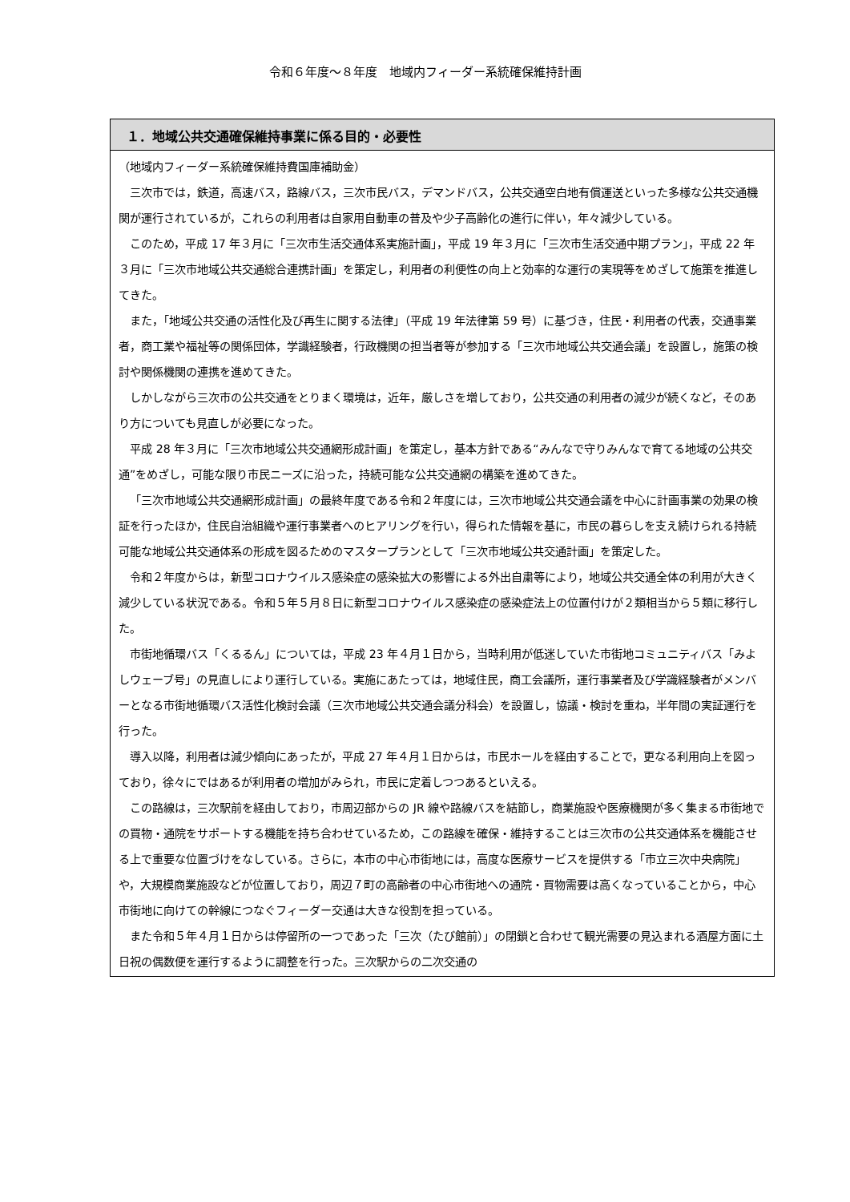令和６年度～８年度　地域内フィーダー系統確保維持計画
１．地域公共交通確保維持事業に係る目的・必要性
（地域内フィーダー系統確保維持費国庫補助金）
三次市では，鉄道，高速バス，路線バス，三次市民バス，デマンドバス，公共交通空白地有償運送といった多様な公共交通機関が運行されているが，これらの利用者は自家用自動車の普及や少子高齢化の進行に伴い，年々減少している。
このため，平成 17 年３月に「三次市生活交通体系実施計画」，平成 19 年３月に「三次市生活交通中期プラン」，平成 22 年３月に「三次市地域公共交通総合連携計画」を策定し，利用者の利便性の向上と効率的な運行の実現等をめざして施策を推進してきた。
また，「地域公共交通の活性化及び再生に関する法律」（平成 19 年法律第 59 号）に基づき，住民・利用者の代表，交通事業者，商工業や福祉等の関係団体，学識経験者，行政機関の担当者等が参加する「三次市地域公共交通会議」を設置し，施策の検討や関係機関の連携を進めてきた。
しかしながら三次市の公共交通をとりまく環境は，近年，厳しさを増しており，公共交通の利用者の減少が続くなど，そのあり方についても見直しが必要になった。
平成 28 年３月に「三次市地域公共交通網形成計画」を策定し，基本方針である“みんなで守りみんなで育てる地域の公共交通”をめざし，可能な限り市民ニーズに沿った，持続可能な公共交通網の構築を進めてきた。
「三次市地域公共交通網形成計画」の最終年度である令和２年度には，三次市地域公共交通会議を中心に計画事業の効果の検証を行ったほか，住民自治組織や運行事業者へのヒアリングを行い，得られた情報を基に，市民の暮らしを支え続けられる持続可能な地域公共交通体系の形成を図るためのマスタープランとして「三次市地域公共交通計画」を策定した。
令和２年度からは，新型コロナウイルス感染症の感染拡大の影響による外出自粛等により，地域公共交通全体の利用が大きく減少している状況である。令和５年５月８日に新型コロナウイルス感染症の感染症法上の位置付けが２類相当から５類に移行した。
市街地循環バス「くるるん」については，平成 23 年４月１日から，当時利用が低迷していた市街地コミュニティバス「みよしウェーブ号」の見直しにより運行している。実施にあたっては，地域住民，商工会議所，運行事業者及び学識経験者がメンバーとなる市街地循環バス活性化検討会議（三次市地域公共交通会議分科会）を設置し，協議・検討を重ね，半年間の実証運行を行った。
導入以降，利用者は減少傾向にあったが，平成 27 年４月１日からは，市民ホールを経由することで，更なる利用向上を図っており，徐々にではあるが利用者の増加がみられ，市民に定着しつつあるといえる。
この路線は，三次駅前を経由しており，市周辺部からの JR 線や路線バスを結節し，商業施設や医療機関が多く集まる市街地での買物・通院をサポートする機能を持ち合わせているため，この路線を確保・維持することは三次市の公共交通体系を機能させる上で重要な位置づけをなしている。さらに，本市の中心市街地には，高度な医療サービスを提供する「市立三次中央病院」や，大規模商業施設などが位置しており，周辺７町の高齢者の中心市街地への通院・買物需要は高くなっていることから，中心市街地に向けての幹線につなぐフィーダー交通は大きな役割を担っている。
また令和５年４月１日からは停留所の一つであった「三次（たび館前）」の閉鎖と合わせて観光需要の見込まれる酒屋方面に土日祝の偶数便を運行するように調整を行った。三次駅からの二次交通の